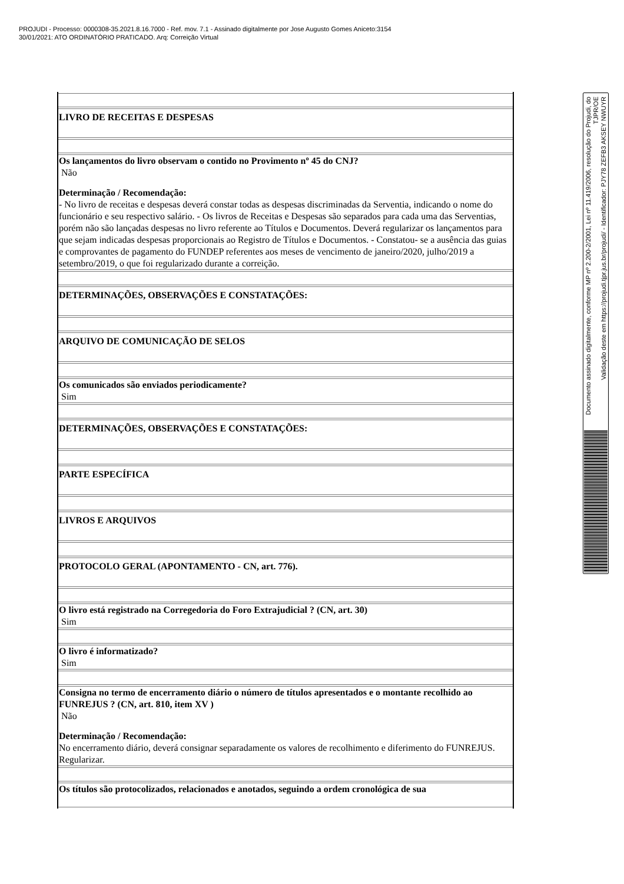PROJUDI - Processo: 0000308-35.2021.8.16.7000 - Ref. mov. 7.1 - Assinado digitalmente por Jose Augusto Gomes Aniceto:3154
30/01/2021: ATO ORDINATÓRIO PRATICADO. Arq: Correição Virtual
| LIVRO DE RECEITAS E DESPESAS |
| Os lançamentos do livro observam o contido no Provimento nº 45 do CNJ? Não Determinação / Recomendação: - No livro de receitas e despesas deverá constar todas as despesas discriminadas da Serventia, indicando o nome do funcionário e seu respectivo salário. - Os livros de Receitas e Despesas são separados para cada uma das Serventias, porém não são lançadas despesas no livro referente ao Títulos e Documentos. Deverá regularizar os lançamentos para que sejam indicadas despesas proporcionais ao Registro de Títulos e Documentos. - Constatou- se a ausência das guias e comprovantes de pagamento do FUNDEP referentes aos meses de vencimento de janeiro/2020, julho/2019 a setembro/2019, o que foi regularizado durante a correição. |
| DETERMINAÇÕES, OBSERVAÇÕES E CONSTATAÇÕES: |
| ARQUIVO DE COMUNICAÇÃO DE SELOS |
| Os comunicados são enviados periodicamente? Sim |
| DETERMINAÇÕES, OBSERVAÇÕES E CONSTATAÇÕES: |
| PARTE ESPECÍFICA |
| LIVROS E ARQUIVOS |
| PROTOCOLO GERAL (APONTAMENTO - CN, art. 776). |
| O livro está registrado na Corregedoria do Foro Extrajudicial ? (CN, art. 30) Sim |
| O livro é informatizado? Sim |
| Consigna no termo de encerramento diário o número de títulos apresentados e o montante recolhido ao FUNREJUS ? (CN, art. 810, item XV ) Não Determinação / Recomendação: No encerramento diário, deverá consignar separadamente os valores de recolhimento e diferimento do FUNREJUS. Regularizar. |
| Os títulos são protocolizados, relacionados e anotados, seguindo a ordem cronológica de sua |
Documento assinado digitalmente, conforme MP nº 2.200-2/2001, Lei nº 11.419/2006, resolução do Projudi, do TJPR/OE
Validação deste em https://projudi.tjpr.jus.br/projudi/ - Identificador: PJY78 ZEFB3 AKSEY NWUYR